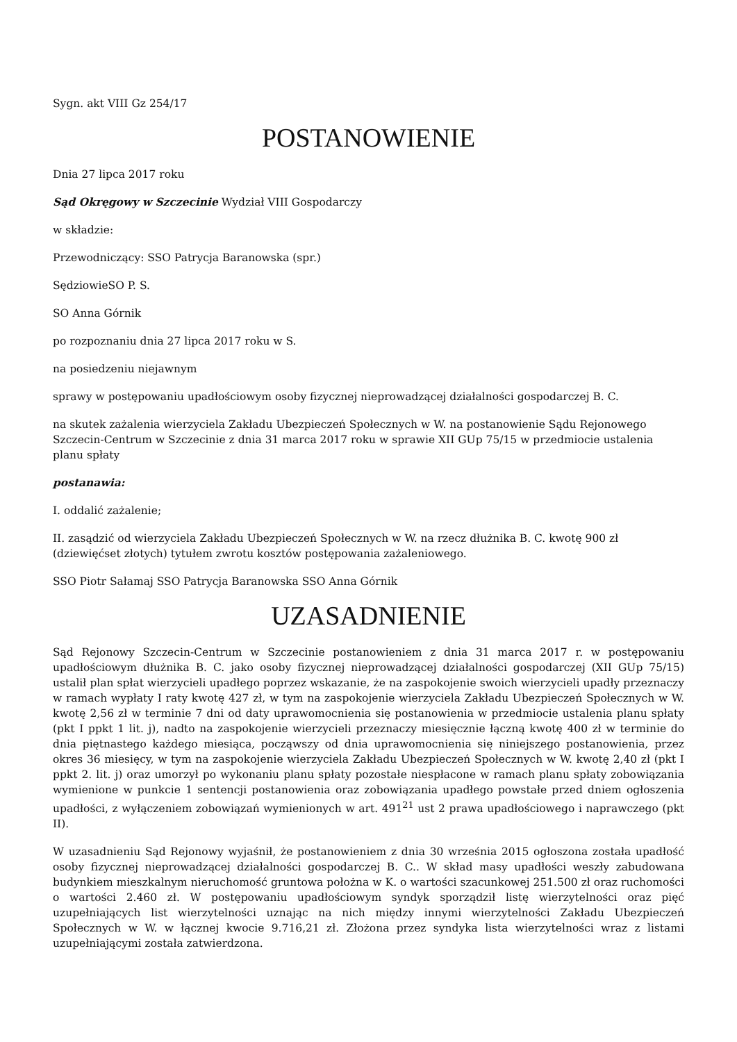Sygn. akt VIII Gz 254/17
POSTANOWIENIE
Dnia 27 lipca 2017 roku
Sąd Okręgowy w Szczecinie Wydział VIII Gospodarczy
w składzie:
Przewodniczący: SSO Patrycja Baranowska (spr.)
SędziowieSO P. S.
SO Anna Górnik
po rozpoznaniu dnia 27 lipca 2017 roku w S.
na posiedzeniu niejawnym
sprawy w postępowaniu upadłościowym osoby fizycznej nieprowadzącej działalności gospodarczej B. C.
na skutek zażalenia wierzyciela Zakładu Ubezpieczeń Społecznych w W. na postanowienie Sądu Rejonowego Szczecin-Centrum w Szczecinie z dnia 31 marca 2017 roku w sprawie XII GUp 75/15 w przedmiocie ustalenia planu spłaty
postanawia:
I. oddalić zażalenie;
II. zasądzić od wierzyciela Zakładu Ubezpieczeń Społecznych w W. na rzecz dłużnika B. C. kwotę 900 zł (dziewięćset złotych) tytułem zwrotu kosztów postępowania zażaleniowego.
SSO Piotr Sałamaj SSO Patrycja Baranowska SSO Anna Górnik
UZASADNIENIE
Sąd Rejonowy Szczecin-Centrum w Szczecinie postanowieniem z dnia 31 marca 2017 r. w postępowaniu upadłościowym dłużnika B. C. jako osoby fizycznej nieprowadzącej działalności gospodarczej (XII GUp 75/15) ustalił plan spłat wierzycieli upadłego poprzez wskazanie, że na zaspokojenie swoich wierzycieli upadły przeznaczy w ramach wypłaty I raty kwotę 427 zł, w tym na zaspokojenie wierzyciela Zakładu Ubezpieczeń Społecznych w W. kwotę 2,56 zł w terminie 7 dni od daty uprawomocnienia się postanowienia w przedmiocie ustalenia planu spłaty (pkt I ppkt 1 lit. j), nadto na zaspokojenie wierzycieli przeznaczy miesięcznie łączną kwotę 400 zł w terminie do dnia piętnastego każdego miesiąca, począwszy od dnia uprawomocnienia się niniejszego postanowienia, przez okres 36 miesięcy, w tym na zaspokojenie wierzyciela Zakładu Ubezpieczeń Społecznych w W. kwotę 2,40 zł (pkt I ppkt 2. lit. j) oraz umorzył po wykonaniu planu spłaty pozostałe niespłacone w ramach planu spłaty zobowiązania wymienione w punkcie 1 sentencji postanowienia oraz zobowiązania upadłego powstałe przed dniem ogłoszenia upadłości, z wyłączeniem zobowiązań wymienionych w art. 491<sup>21</sup> ust 2 prawa upadłościowego i naprawczego (pkt II).
W uzasadnieniu Sąd Rejonowy wyjaśnił, że postanowieniem z dnia 30 września 2015 ogłoszona została upadłość osoby fizycznej nieprowadzącej działalności gospodarczej B. C.. W skład masy upadłości weszły zabudowana budynkiem mieszkalnym nieruchomość gruntowa położna w K. o wartości szacunkowej 251.500 zł oraz ruchomości o wartości 2.460 zł. W postępowaniu upadłościowym syndyk sporządził listę wierzytelności oraz pięć uzupełniających list wierzytelności uznając na nich między innymi wierzytelności Zakładu Ubezpieczeń Społecznych w W. w łącznej kwocie 9.716,21 zł. Złożona przez syndyka lista wierzytelności wraz z listami uzupełniającymi została zatwierdzona.